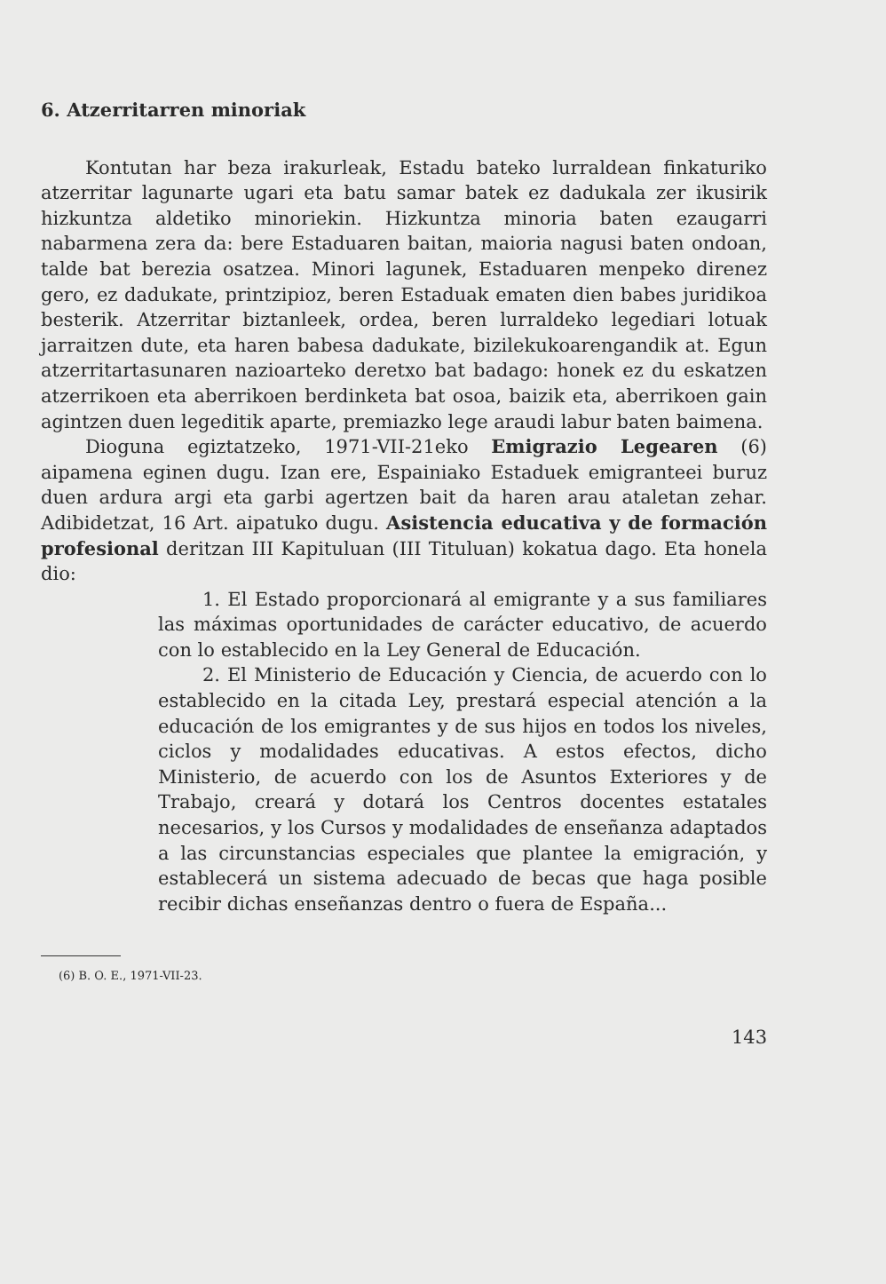6. Atzerritarren minoriak
Kontutan har beza irakurleak, Estadu bateko lurraldean finkaturiko atzerritar lagunarte ugari eta batu samar batek ez dadukala zer ikusirik hizkuntza aldetiko minoriekin. Hizkuntza minoria baten ezaugarri nabarmena zera da: bere Estaduaren baitan, maioria nagusi baten ondoan, talde bat berezia osatzea. Minori lagunek, Estaduaren menpeko direnez gero, ez dadukate, printzipioz, beren Estaduak ematen dien babes juridikoa besterik. Atzerritar biztanleek, ordea, beren lurraldeko legediari lotuak jarraitzen dute, eta haren babesa dadukate, bizilekukoarengandik at. Egun atzerritartasunaren nazioarteko deretxo bat badago: honek ez du eskatzen atzerrikoen eta aberrikoen berdinketa bat osoa, baizik eta, aberrikoen gain agintzen duen legeditik aparte, premiazko lege araudi labur baten baimena.
Dioguna egiztatzeko, 1971-VII-21eko Emigrazio Legearen (6) aipamena eginen dugu. Izan ere, Espainiako Estaduek emigranteei buruz duen ardura argi eta garbi agertzen bait da haren arau ataletan zehar. Adibidetzat, 16 Art. aipatuko dugu. Asistencia educativa y de formación profesional deritzan III Kapituluan (III Tituluan) kokatua dago. Eta honela dio:
1. El Estado proporcionará al emigrante y a sus familiares las máximas oportunidades de carácter educativo, de acuerdo con lo establecido en la Ley General de Educación.
2. El Ministerio de Educación y Ciencia, de acuerdo con lo establecido en la citada Ley, prestará especial atención a la educación de los emigrantes y de sus hijos en todos los niveles, ciclos y modalidades educativas. A estos efectos, dicho Ministerio, de acuerdo con los de Asuntos Exteriores y de Trabajo, creará y dotará los Centros docentes estatales necesarios, y los Cursos y modalidades de enseñanza adaptados a las circunstancias especiales que plantee la emigración, y establecerá un sistema adecuado de becas que haga posible recibir dichas enseñanzas dentro o fuera de España...
(6) B. O. E., 1971-VII-23.
143